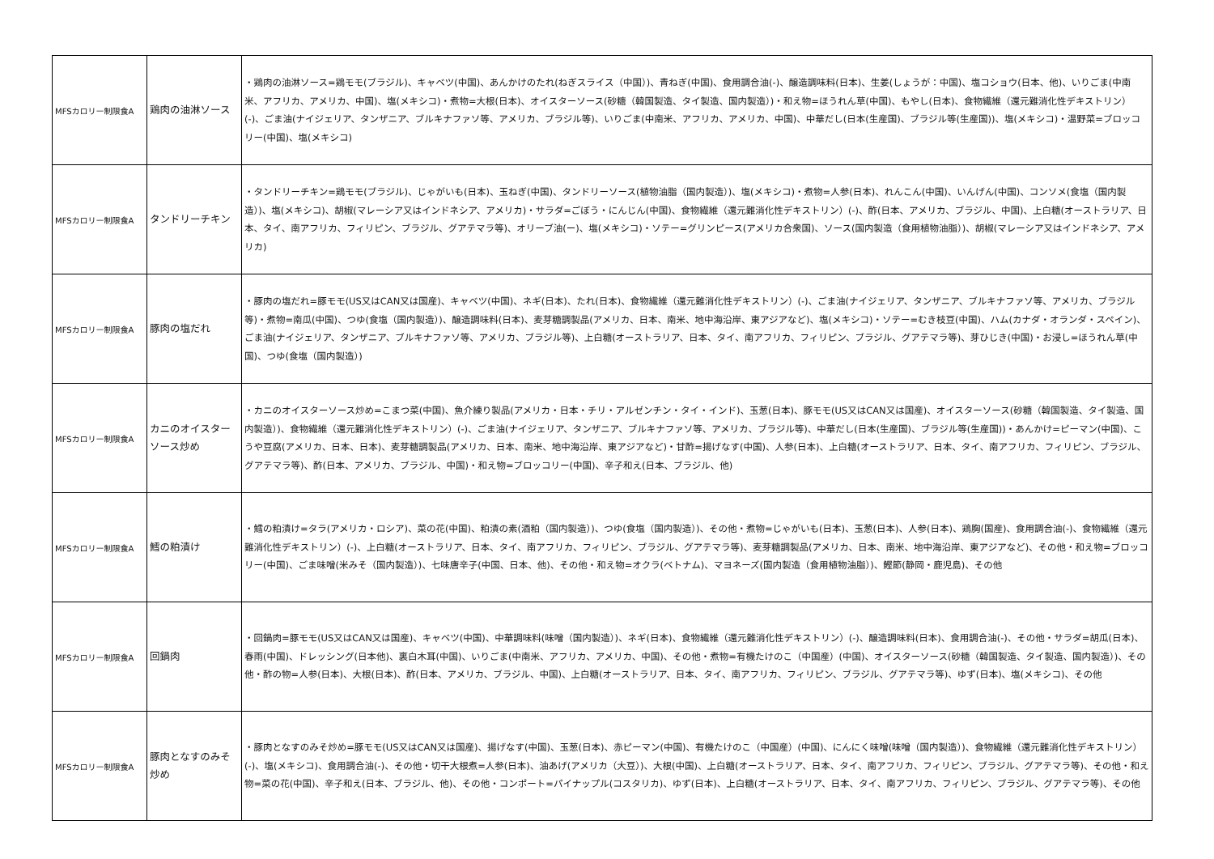| MFSカロリー制限食A | 鶏肉の油淋ソース | ・鶏肉の油淋ソース=鶏モモ(ブラジル)、キャベツ(中国)、あんかけのたれ(ねぎスライス（中国）)、青ねぎ(中国)、食用調合油(-)、醸造調味料(日本)、生姜(しょうが：中国)、塩コショウ(日本、他)、いりごま(中南米、アフリカ、アメリカ、中国)、塩(メキシコ)・煮物=大根(日本)、オイスターソース(砂糖（韓国製造、タイ製造、国内製造）)・和え物=ほうれん草(中国)、もやし(日本)、食物繊維（還元難消化性デキストリン）(-)、ごま油(ナイジェリア、タンザニア、ブルキナファソ等、アメリカ、ブラジル等)、いりごま(中南米、アフリカ、アメリカ、中国)、中華だし(日本(生産国)、ブラジル等(生産国))、塩(メキシコ)・温野菜=ブロッコリー(中国)、塩(メキシコ) |
| MFSカロリー制限食A | タンドリーチキン | ・タンドリーチキン=鶏モモ(ブラジル)、じゃがいも(日本)、玉ねぎ(中国)、タンドリーソース(植物油脂（国内製造）)、塩(メキシコ)・煮物=人参(日本)、れんこん(中国)、いんげん(中国)、コンソメ(食塩（国内製造）)、塩(メキシコ)、胡椒(マレーシア又はインドネシア、アメリカ)・サラダ=ごぼう・にんじん(中国)、食物繊維（還元難消化性デキストリン）(-)、酢(日本、アメリカ、ブラジル、中国)、上白糖(オーストラリア、日本、タイ、南アフリカ、フィリピン、ブラジル、グアテマラ等)、オリーブ油(ー)、塩(メキシコ)・ソテー=グリンピース(アメリカ合衆国)、ソース(国内製造（食用植物油脂）)、胡椒(マレーシア又はインドネシア、アメリカ) |
| MFSカロリー制限食A | 豚肉の塩だれ | ・豚肉の塩だれ=豚モモ(US又はCAN又は国産)、キャベツ(中国)、ネギ(日本)、たれ(日本)、食物繊維（還元難消化性デキストリン）(-)、ごま油(ナイジェリア、タンザニア、ブルキナファソ等、アメリカ、ブラジル等)・煮物=南瓜(中国)、つゆ(食塩（国内製造）)、醸造調味料(日本)、麦芽糖調製品(アメリカ、日本、南米、地中海沿岸、東アジアなど)、塩(メキシコ)・ソテー=むき枝豆(中国)、ハム(カナダ・オランダ・スペイン)、ごま油(ナイジェリア、タンザニア、ブルキナファソ等、アメリカ、ブラジル等)、上白糖(オーストラリア、日本、タイ、南アフリカ、フィリピン、ブラジル、グアテマラ等)、芽ひじき(中国)・お浸し=ほうれん草(中国)、つゆ(食塩（国内製造）) |
| MFSカロリー制限食A | カニのオイスターソース炒め | ・カニのオイスターソース炒め=こまつ菜(中国)、魚介練り製品(アメリカ・日本・チリ・アルゼンチン・タイ・インド)、玉葱(日本)、豚モモ(US又はCAN又は国産)、オイスターソース(砂糖（韓国製造、タイ製造、国内製造）)、食物繊維（還元難消化性デキストリン）(-)、ごま油(ナイジェリア、タンザニア、ブルキナファソ等、アメリカ、ブラジル等)、中華だし(日本(生産国)、ブラジル等(生産国))・あんかけ=ピーマン(中国)、こうや豆腐(アメリカ、日本、日本)、麦芽糖調製品(アメリカ、日本、南米、地中海沿岸、東アジアなど)・甘酢=揚げなす(中国)、人参(日本)、上白糖(オーストラリア、日本、タイ、南アフリカ、フィリピン、ブラジル、グアテマラ等)、酢(日本、アメリカ、ブラジル、中国)・和え物=ブロッコリー(中国)、辛子和え(日本、ブラジル、他) |
| MFSカロリー制限食A | 鱈の粕漬け | ・鱈の粕漬け=タラ(アメリカ・ロシア)、菜の花(中国)、粕漬の素(酒粕（国内製造）)、つゆ(食塩（国内製造）)、その他・煮物=じゃがいも(日本)、玉葱(日本)、人参(日本)、鶏胸(国産)、食用調合油(-)、食物繊維（還元難消化性デキストリン）(-)、上白糖(オーストラリア、日本、タイ、南アフリカ、フィリピン、ブラジル、グアテマラ等)、麦芽糖調製品(アメリカ、日本、南米、地中海沿岸、東アジアなど)、その他・和え物=ブロッコリー(中国)、ごま味噌(米みそ（国内製造）)、七味唐辛子(中国、日本、他)、その他・和え物=オクラ(ベトナム)、マヨネーズ(国内製造（食用植物油脂）)、鰹節(静岡・鹿児島)、その他 |
| MFSカロリー制限食A | 回鍋肉 | ・回鍋肉=豚モモ(US又はCAN又は国産)、キャベツ(中国)、中華調味料(味噌（国内製造）)、ネギ(日本)、食物繊維（還元難消化性デキストリン）(-)、醸造調味料(日本)、食用調合油(-)、その他・サラダ=胡瓜(日本)、春雨(中国)、ドレッシング(日本他)、裏白木耳(中国)、いりごま(中南米、アフリカ、アメリカ、中国)、その他・煮物=有機たけのこ（中国産）(中国)、オイスターソース(砂糖（韓国製造、タイ製造、国内製造）)、その他・酢の物=人参(日本)、大根(日本)、酢(日本、アメリカ、ブラジル、中国)、上白糖(オーストラリア、日本、タイ、南アフリカ、フィリピン、ブラジル、グアテマラ等)、ゆず(日本)、塩(メキシコ)、その他 |
| MFSカロリー制限食A | 豚肉となすのみそ炒め | ・豚肉となすのみそ炒め=豚モモ(US又はCAN又は国産)、揚げなす(中国)、玉葱(日本)、赤ピーマン(中国)、有機たけのこ（中国産）(中国)、にんにく味噌(味噌（国内製造）)、食物繊維（還元難消化性デキストリン）(-)、塩(メキシコ)、食用調合油(-)、その他・切干大根煮=人参(日本)、油あげ(アメリカ（大豆）)、大根(中国)、上白糖(オーストラリア、日本、タイ、南アフリカ、フィリピン、ブラジル、グアテマラ等)、その他・和え物=菜の花(中国)、辛子和え(日本、ブラジル、他)、その他・コンポート=パイナップル(コスタリカ)、ゆず(日本)、上白糖(オーストラリア、日本、タイ、南アフリカ、フィリピン、ブラジル、グアテマラ等)、その他 |